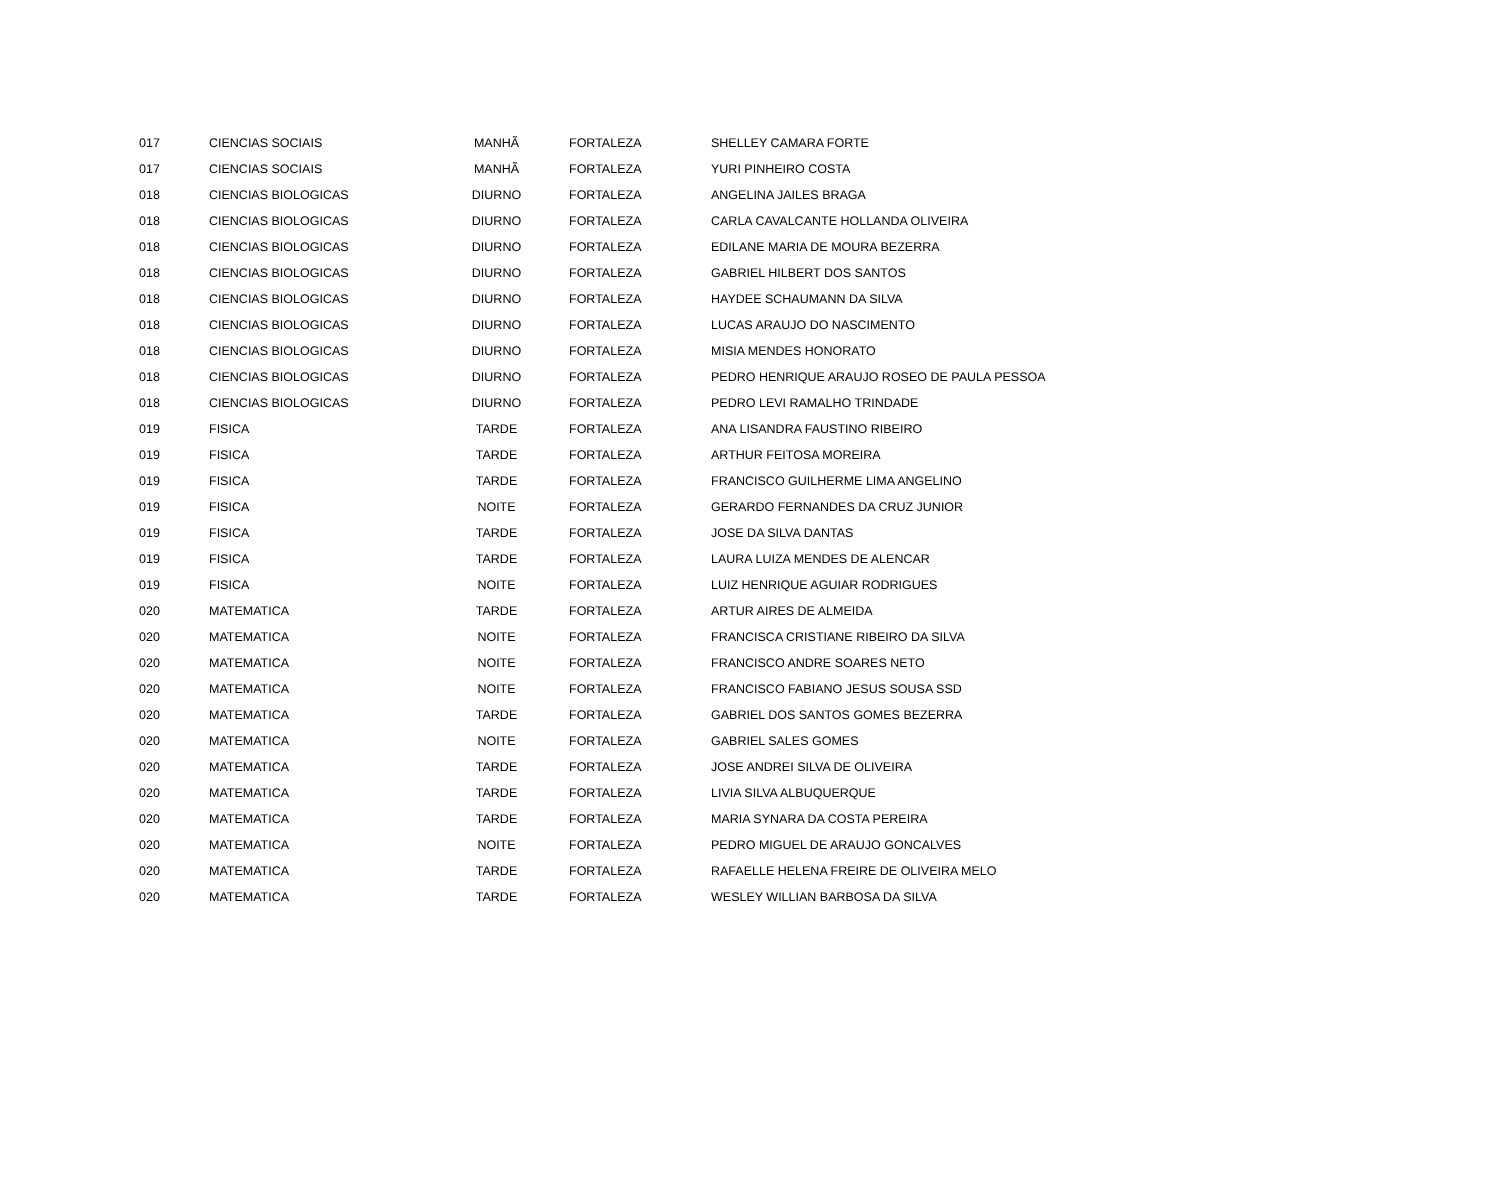| 017 | CIENCIAS SOCIAIS | MANHÃ | FORTALEZA | SHELLEY CAMARA FORTE |
| 017 | CIENCIAS SOCIAIS | MANHÃ | FORTALEZA | YURI PINHEIRO COSTA |
| 018 | CIENCIAS BIOLOGICAS | DIURNO | FORTALEZA | ANGELINA JAILES BRAGA |
| 018 | CIENCIAS BIOLOGICAS | DIURNO | FORTALEZA | CARLA CAVALCANTE HOLLANDA OLIVEIRA |
| 018 | CIENCIAS BIOLOGICAS | DIURNO | FORTALEZA | EDILANE MARIA DE MOURA BEZERRA |
| 018 | CIENCIAS BIOLOGICAS | DIURNO | FORTALEZA | GABRIEL HILBERT DOS SANTOS |
| 018 | CIENCIAS BIOLOGICAS | DIURNO | FORTALEZA | HAYDEE SCHAUMANN DA SILVA |
| 018 | CIENCIAS BIOLOGICAS | DIURNO | FORTALEZA | LUCAS ARAUJO DO NASCIMENTO |
| 018 | CIENCIAS BIOLOGICAS | DIURNO | FORTALEZA | MISIA MENDES HONORATO |
| 018 | CIENCIAS BIOLOGICAS | DIURNO | FORTALEZA | PEDRO HENRIQUE ARAUJO ROSEO DE PAULA PESSOA |
| 018 | CIENCIAS BIOLOGICAS | DIURNO | FORTALEZA | PEDRO LEVI RAMALHO TRINDADE |
| 019 | FISICA | TARDE | FORTALEZA | ANA LISANDRA FAUSTINO RIBEIRO |
| 019 | FISICA | TARDE | FORTALEZA | ARTHUR FEITOSA MOREIRA |
| 019 | FISICA | TARDE | FORTALEZA | FRANCISCO GUILHERME LIMA ANGELINO |
| 019 | FISICA | NOITE | FORTALEZA | GERARDO FERNANDES DA CRUZ JUNIOR |
| 019 | FISICA | TARDE | FORTALEZA | JOSE DA SILVA DANTAS |
| 019 | FISICA | TARDE | FORTALEZA | LAURA LUIZA MENDES DE ALENCAR |
| 019 | FISICA | NOITE | FORTALEZA | LUIZ HENRIQUE AGUIAR RODRIGUES |
| 020 | MATEMATICA | TARDE | FORTALEZA | ARTUR AIRES DE ALMEIDA |
| 020 | MATEMATICA | NOITE | FORTALEZA | FRANCISCA CRISTIANE RIBEIRO DA SILVA |
| 020 | MATEMATICA | NOITE | FORTALEZA | FRANCISCO ANDRE SOARES NETO |
| 020 | MATEMATICA | NOITE | FORTALEZA | FRANCISCO FABIANO JESUS SOUSA SSD |
| 020 | MATEMATICA | TARDE | FORTALEZA | GABRIEL DOS SANTOS GOMES BEZERRA |
| 020 | MATEMATICA | NOITE | FORTALEZA | GABRIEL SALES GOMES |
| 020 | MATEMATICA | TARDE | FORTALEZA | JOSE ANDREI SILVA DE OLIVEIRA |
| 020 | MATEMATICA | TARDE | FORTALEZA | LIVIA SILVA ALBUQUERQUE |
| 020 | MATEMATICA | TARDE | FORTALEZA | MARIA SYNARA DA COSTA PEREIRA |
| 020 | MATEMATICA | NOITE | FORTALEZA | PEDRO MIGUEL DE ARAUJO GONCALVES |
| 020 | MATEMATICA | TARDE | FORTALEZA | RAFAELLE HELENA FREIRE DE OLIVEIRA MELO |
| 020 | MATEMATICA | TARDE | FORTALEZA | WESLEY WILLIAN BARBOSA DA SILVA |